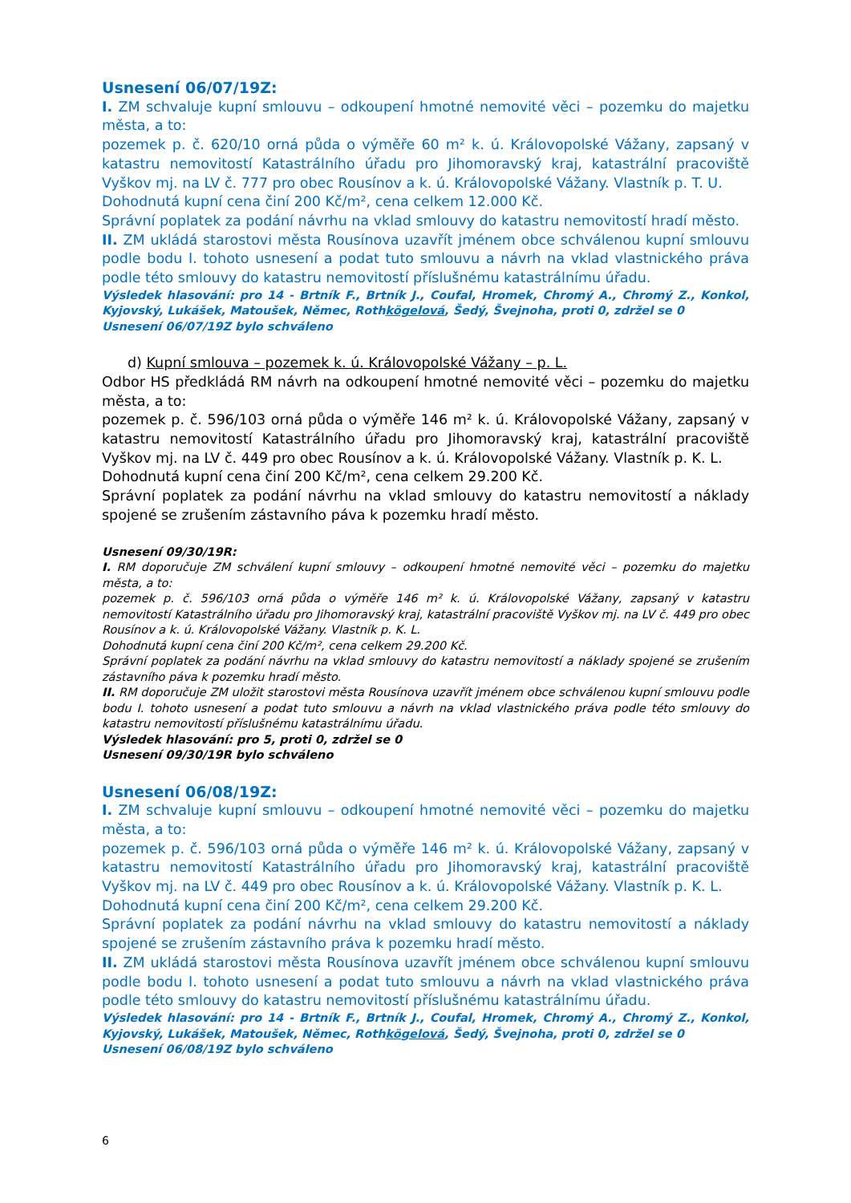Usnesení 06/07/19Z:
I. ZM schvaluje kupní smlouvu – odkoupení hmotné nemovité věci – pozemku do majetku města, a to:
pozemek p. č. 620/10 orná půda o výměře 60 m² k. ú. Královopolské Vážany, zapsaný v katastru nemovitostí Katastrálního úřadu pro Jihomoravský kraj, katastrální pracoviště Vyškov mj. na LV č. 777 pro obec Rousínov a k. ú. Královopolské Vážany. Vlastník p. T. U.
Dohodnutá kupní cena činí 200 Kč/m², cena celkem 12.000 Kč.
Správní poplatek za podání návrhu na vklad smlouvy do katastru nemovitostí hradí město.
II. ZM ukládá starostovi města Rousínova uzavřít jménem obce schválenou kupní smlouvu podle bodu I. tohoto usnesení a podat tuto smlouvu a návrh na vklad vlastnického práva podle této smlouvy do katastru nemovitostí příslušnému katastrálnímu úřadu.
Výsledek hlasování: pro 14 - Brtník F., Brtník J., Coufal, Hromek, Chromý A., Chromý Z., Konkol, Kyjovský, Lukášek, Matoušek, Němec, Rothkögelová, Šedý, Švejnoha, proti 0, zdržel se 0
Usnesení 06/07/19Z bylo schváleno
d) Kupní smlouva – pozemek k. ú. Královopolské Vážany – p. L.
Odbor HS předkládá RM návrh na odkoupení hmotné nemovité věci – pozemku do majetku města, a to:
pozemek p. č. 596/103 orná půda o výměře 146 m² k. ú. Královopolské Vážany, zapsaný v katastru nemovitostí Katastrálního úřadu pro Jihomoravský kraj, katastrální pracoviště Vyškov mj. na LV č. 449 pro obec Rousínov a k. ú. Královopolské Vážany. Vlastník p. K. L.
Dohodnutá kupní cena činí 200 Kč/m², cena celkem 29.200 Kč.
Správní poplatek za podání návrhu na vklad smlouvy do katastru nemovitostí a náklady spojené se zrušením zástavního páva k pozemku hradí město.
Usnesení 09/30/19R:
I. RM doporučuje ZM schválení kupní smlouvy – odkoupení hmotné nemovité věci – pozemku do majetku města, a to:
pozemek p. č. 596/103 orná půda o výměře 146 m² k. ú. Královopolské Vážany, zapsaný v katastru nemovitostí Katastrálního úřadu pro Jihomoravský kraj, katastrální pracoviště Vyškov mj. na LV č. 449 pro obec Rousínov a k. ú. Královopolské Vážany. Vlastník p. K. L.
Dohodnutá kupní cena činí 200 Kč/m², cena celkem 29.200 Kč.
Správní poplatek za podání návrhu na vklad smlouvy do katastru nemovitostí a náklady spojené se zrušením zástavního páva k pozemku hradí město.
II. RM doporučuje ZM uložit starostovi města Rousínova uzavřít jménem obce schválenou kupní smlouvu podle bodu I. tohoto usnesení a podat tuto smlouvu a návrh na vklad vlastnického práva podle této smlouvy do katastru nemovitostí příslušnému katastrálnímu úřadu.
Výsledek hlasování: pro 5, proti 0, zdržel se 0
Usnesení 09/30/19R bylo schváleno
Usnesení 06/08/19Z:
I. ZM schvaluje kupní smlouvu – odkoupení hmotné nemovité věci – pozemku do majetku města, a to:
pozemek p. č. 596/103 orná půda o výměře 146 m² k. ú. Královopolské Vážany, zapsaný v katastru nemovitostí Katastrálního úřadu pro Jihomoravský kraj, katastrální pracoviště Vyškov mj. na LV č. 449 pro obec Rousínov a k. ú. Královopolské Vážany. Vlastník p. K. L.
Dohodnutá kupní cena činí 200 Kč/m², cena celkem 29.200 Kč.
Správní poplatek za podání návrhu na vklad smlouvy do katastru nemovitostí a náklady spojené se zrušením zástavního práva k pozemku hradí město.
II. ZM ukládá starostovi města Rousínova uzavřít jménem obce schválenou kupní smlouvu podle bodu I. tohoto usnesení a podat tuto smlouvu a návrh na vklad vlastnického práva podle této smlouvy do katastru nemovitostí příslušnému katastrálnímu úřadu.
Výsledek hlasování: pro 14 - Brtník F., Brtník J., Coufal, Hromek, Chromý A., Chromý Z., Konkol, Kyjovský, Lukášek, Matoušek, Němec, Rothkögelová, Šedý, Švejnoha, proti 0, zdržel se 0
Usnesení 06/08/19Z bylo schváleno
6